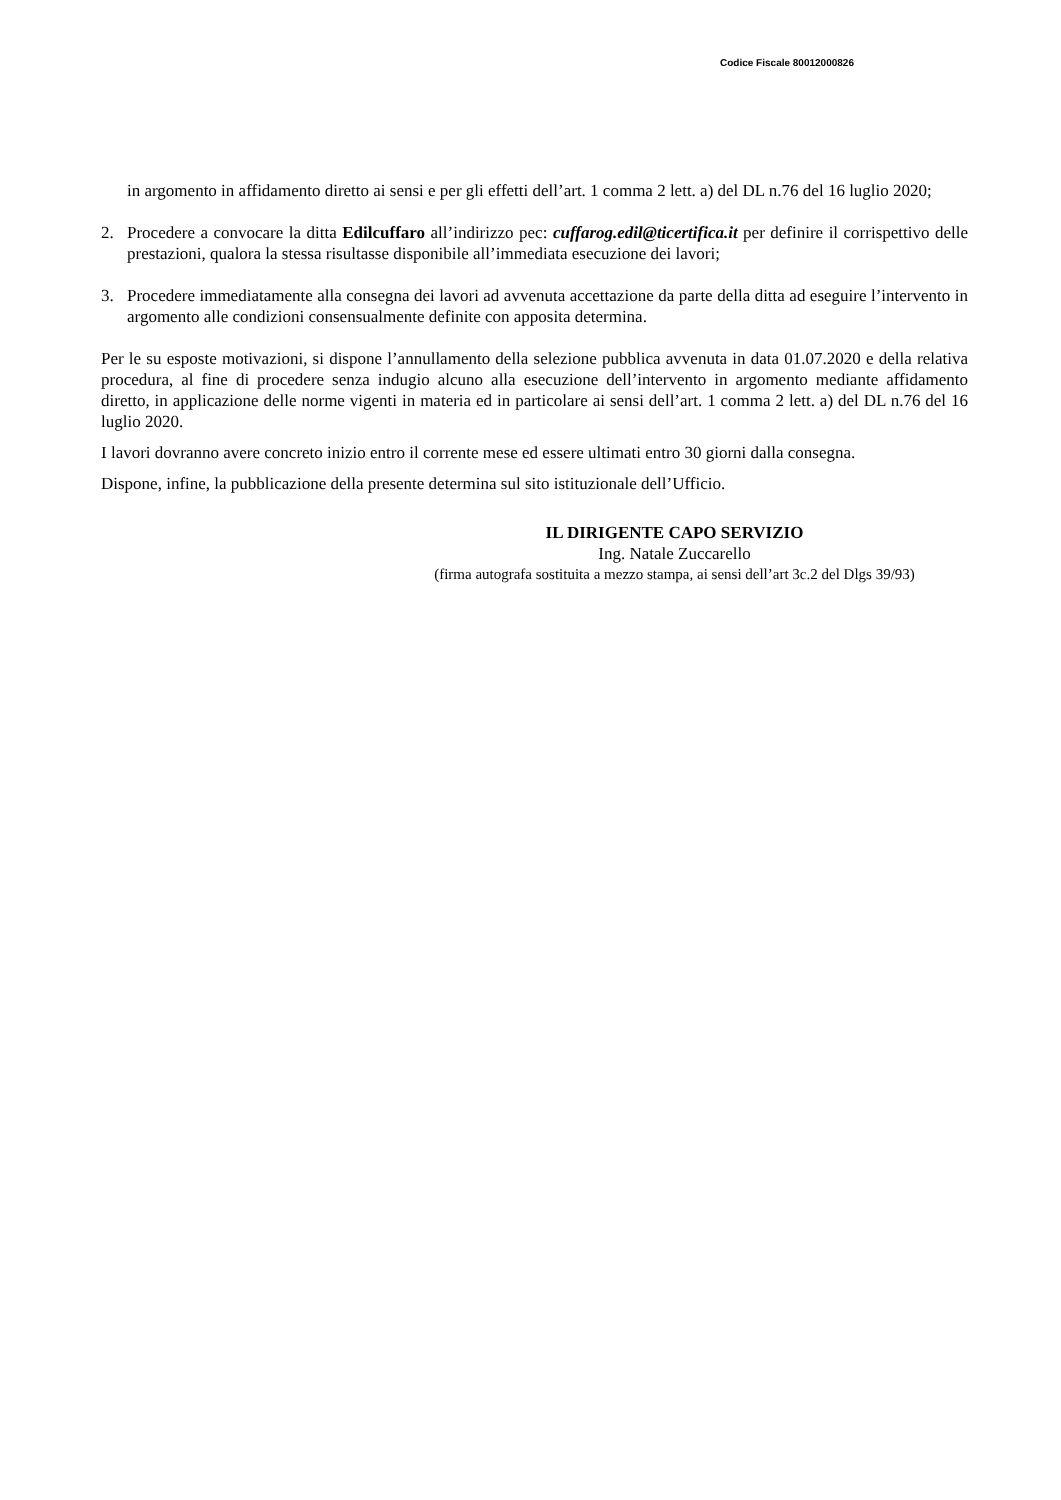Codice Fiscale 80012000826
in argomento in affidamento diretto ai sensi e per gli effetti dell’art. 1 comma 2 lett. a) del DL n.76 del 16 luglio 2020;
2. Procedere a convocare la ditta Edilcuffaro all’indirizzo pec: cuffarog.edil@ticertifica.it per definire il corrispettivo delle prestazioni, qualora la stessa risultasse disponibile all’immediata esecuzione dei lavori;
3. Procedere immediatamente alla consegna dei lavori ad avvenuta accettazione da parte della ditta ad eseguire l’intervento in argomento alle condizioni consensualmente definite con apposita determina.
Per le su esposte motivazioni, si dispone l’annullamento della selezione pubblica avvenuta in data 01.07.2020 e della relativa procedura, al fine di procedere senza indugio alcuno alla esecuzione dell’intervento in argomento mediante affidamento diretto, in applicazione delle norme vigenti in materia ed in particolare ai sensi dell’art. 1 comma 2 lett. a) del DL n.76 del 16 luglio 2020.
I lavori dovranno avere concreto inizio entro il corrente mese ed essere ultimati entro 30 giorni dalla consegna.
Dispone, infine, la pubblicazione della presente determina sul sito istituzionale dell’Ufficio.
IL DIRIGENTE CAPO SERVIZIO
Ing. Natale Zuccarello
(firma autografa sostituita a mezzo stampa, ai sensi dell’art 3c.2 del Dlgs 39/93)